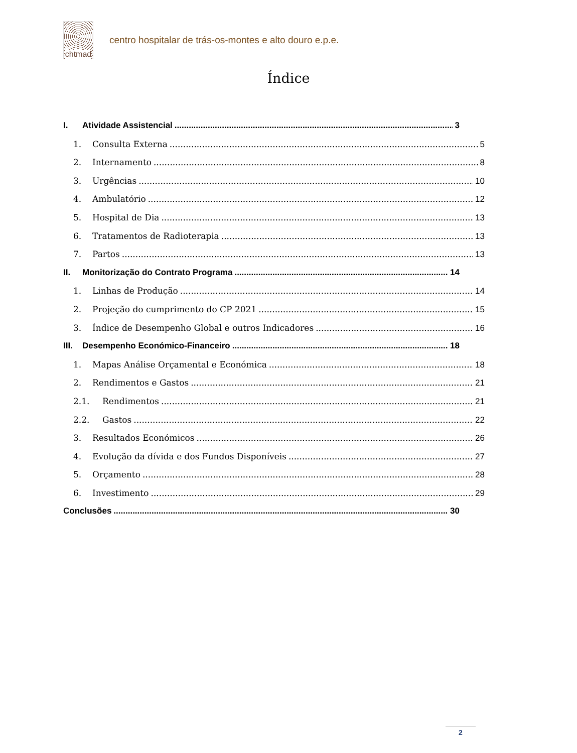chtmad
centro hospitalar de trás-os-montes e alto douro e.p.e.
Índice
I. Atividade Assistencial 3
1. Consulta Externa 5
2. Internamento 8
3. Urgências 10
4. Ambulatório 12
5. Hospital de Dia 13
6. Tratamentos de Radioterapia 13
7. Partos 13
II. Monitorização do Contrato Programa 14
1. Linhas de Produção 14
2. Projeção do cumprimento do CP 2021 15
3. Índice de Desempenho Global e outros Indicadores 16
III. Desempenho Económico-Financeiro 18
1. Mapas Análise Orçamental e Económica 18
2. Rendimentos e Gastos 21
2.1. Rendimentos 21
2.2. Gastos 22
3. Resultados Económicos 26
4. Evolução da dívida e dos Fundos Disponíveis 27
5. Orçamento 28
6. Investimento 29
Conclusões 30
2